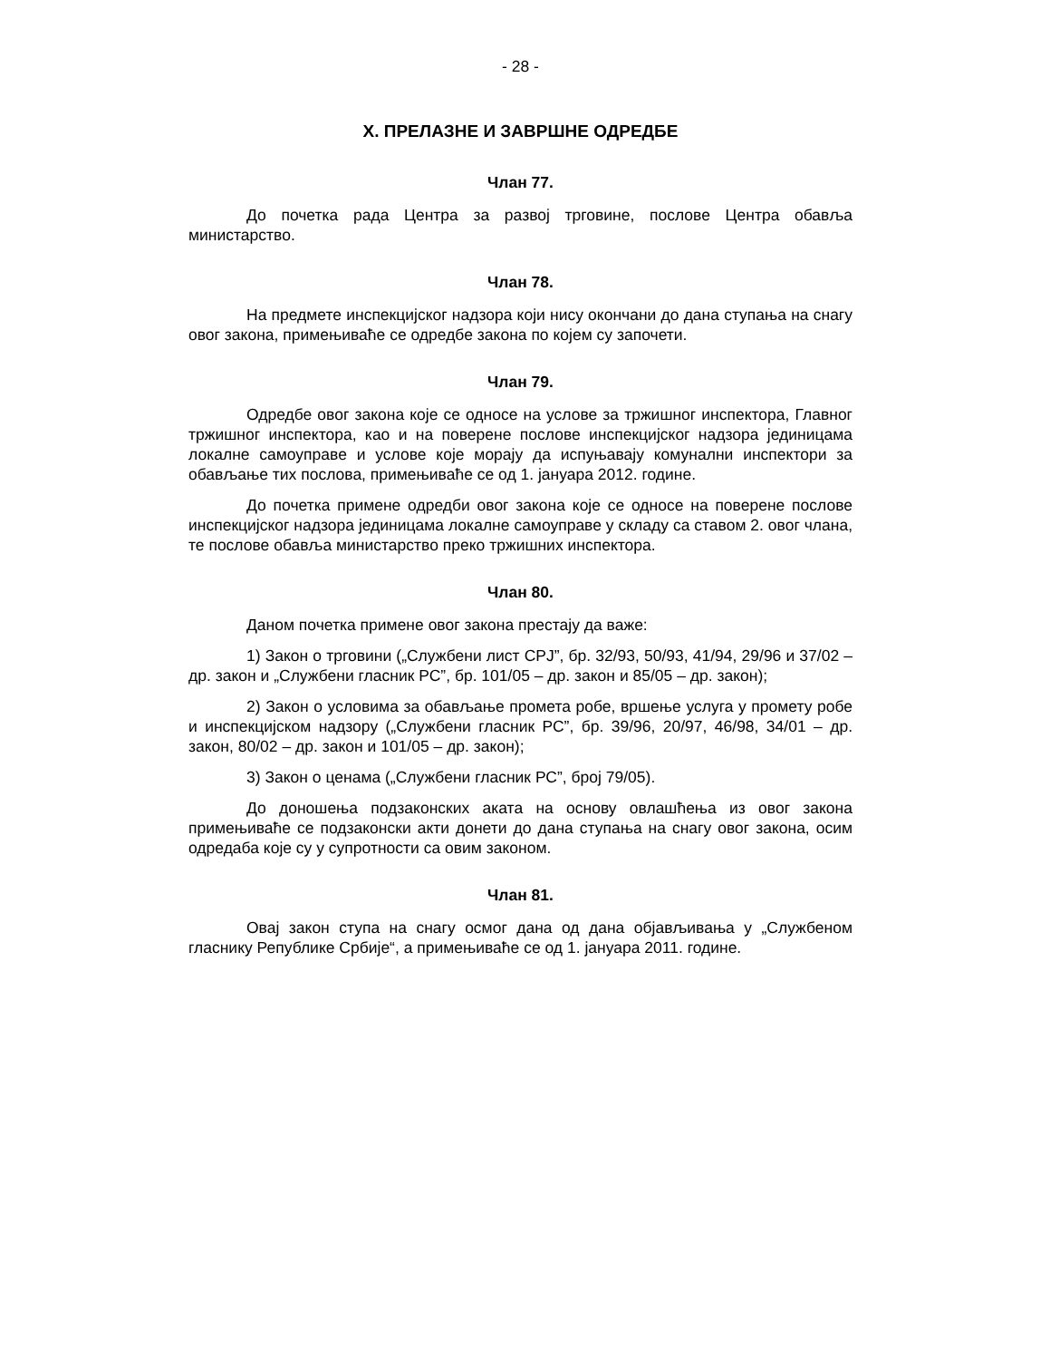- 28 -
X. ПРЕЛАЗНЕ И ЗАВРШНЕ ОДРЕДБЕ
Члан 77.
До почетка рада Центра за развој трговине, послове Центра обавља министарство.
Члан 78.
На предмете инспекцијског надзора који нису окончани до дана ступања на снагу овог закона, примењиваће се одредбе закона по којем су започети.
Члан 79.
Одредбе овог закона које се односе на услове за тржишног инспектора, Главног тржишног инспектора, као и на поверене послове инспекцијског надзора јединицама локалне самоуправе и услове које морају да испуњавају комунални инспектори за обављање тих послова, примењиваће се од 1. јануара 2012. године.
До почетка примене одредби овог закона које се односе на поверене послове инспекцијског надзора јединицама локалне самоуправе у складу са ставом 2. овог члана, те послове обавља министарство преко тржишних инспектора.
Члан 80.
Даном почетка примене овог закона престају да важе:
1) Закон о трговини („Службени лист СРЈ”, бр. 32/93, 50/93, 41/94, 29/96 и 37/02 – др. закон и „Службени гласник РС”, бр. 101/05 – др. закон и 85/05 – др. закон);
2) Закон о условима за обављање промета робе, вршење услуга у промету робе и инспекцијском надзору („Службени гласник РС”, бр. 39/96, 20/97, 46/98, 34/01 – др. закон, 80/02 – др. закон и 101/05 – др. закон);
3) Закон о ценама („Службени гласник РС”, број 79/05).
До доношења подзаконских аката на основу овлашћења из овог закона примењиваће се подзаконски акти донети до дана ступања на снагу овог закона, осим одредаба које су у супротности са овим законом.
Члан 81.
Овај закон ступа на снагу осмог дана од дана објављивања у „Службеном гласнику Републике Србије“, а примењиваће се од 1. јануара 2011. године.